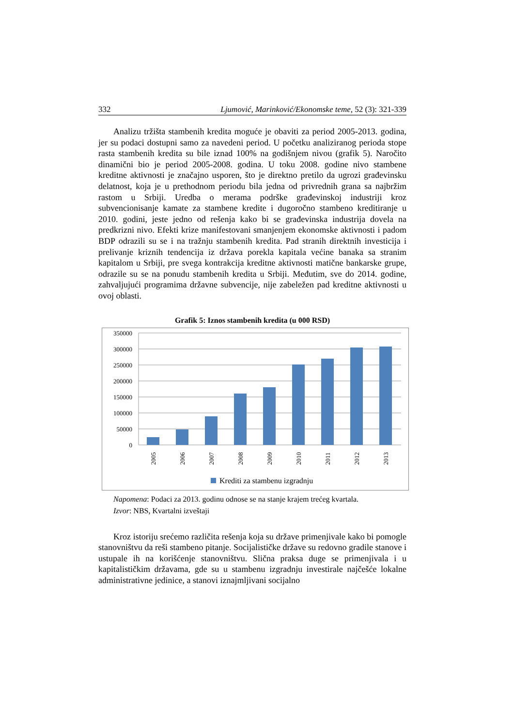332 Ljumović, Marinković/Ekonomske teme, 52 (3): 321-339
Analizu tržišta stambenih kredita moguće je obaviti za period 2005-2013. godina, jer su podaci dostupni samo za navedeni period. U početku analiziranog perioda stope rasta stambenih kredita su bile iznad 100% na godišnjem nivou (grafik 5). Naročito dinamični bio je period 2005-2008. godina. U toku 2008. godine nivo stambene kreditne aktivnosti je značajno usporen, što je direktno pretilo da ugrozi građevinsku delatnost, koja je u prethodnom periodu bila jedna od privrednih grana sa najbržim rastom u Srbiji. Uredba o merama podrške građevinskoj industriji kroz subvencionisanje kamate za stambene kredite i dugoročno stambeno kreditiranje u 2010. godini, jeste jedno od rešenja kako bi se građevinska industrija dovela na predkrizni nivo. Efekti krize manifestovani smanjenjem ekonomske aktivnosti i padom BDP odrazili su se i na tražnju stambenih kredita. Pad stranih direktnih investicija i prelivanje kriznih tendencija iz država porekla kapitala većine banaka sa stranim kapitalom u Srbiji, pre svega kontrakcija kreditne aktivnosti matične bankarske grupe, odrazile su se na ponudu stambenih kredita u Srbiji. Međutim, sve do 2014. godine, zahvaljujući programima državne subvencije, nije zabeležen pad kreditne aktivnosti u ovoj oblasti.
Grafik 5: Iznos stambenih kredita (u 000 RSD)
350000
300000
250000
200000
150000
100000
50000
0
2005
2006
2007
2008
2009
2010
2011
2012
2013
Krediti za stambenu izgradnju
Napomena: Podaci za 2013. godinu odnose se na stanje krajem trećeg kvartala.
Izvor: NBS, Kvartalni izveštaji
Kroz istoriju srećemo različita rešenja koja su države primenjivale kako bi pomogle stanovništvu da reši stambeno pitanje. Socijalističke države su redovno gradile stanove i ustupale ih na korišćenje stanovništvu. Slična praksa duge se primenjivala i u kapitalističkim državama, gde su u stambenu izgradnju investirale najčešće lokalne administrativne jedinice, a stanovi iznajmljivani socijalno